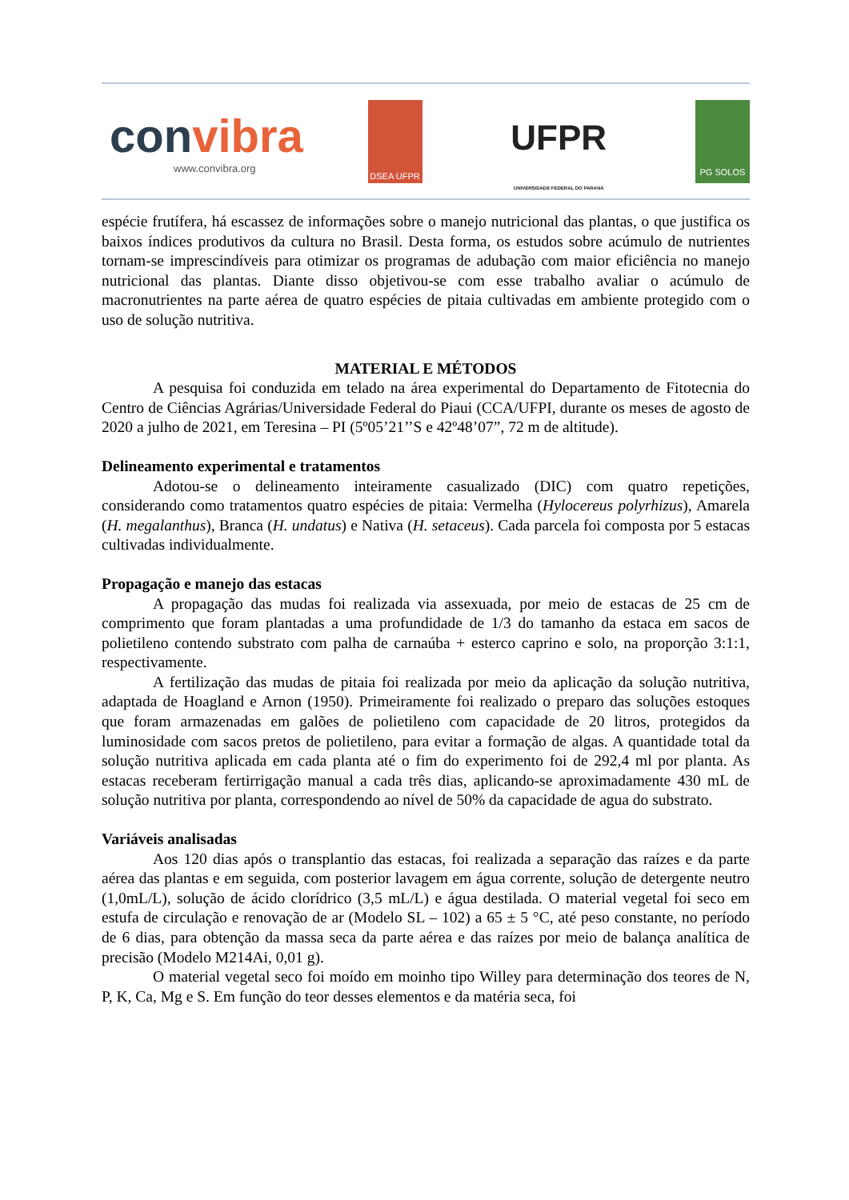convibra
www.convibra.org
DSEA UFPR
UFPR
UNIVERSIDADE FEDERAL DO PARANÁ
PG SOLOS
espécie frutífera, há escassez de informações sobre o manejo nutricional das plantas, o que justifica os baixos índices produtivos da cultura no Brasil. Desta forma, os estudos sobre acúmulo de nutrientes tornam-se imprescindíveis para otimizar os programas de adubação com maior eficiência no manejo nutricional das plantas. Diante disso objetivou-se com esse trabalho avaliar o acúmulo de macronutrientes na parte aérea de quatro espécies de pitaia cultivadas em ambiente protegido com o uso de solução nutritiva.
MATERIAL E MÉTODOS
A pesquisa foi conduzida em telado na área experimental do Departamento de Fitotecnia do Centro de Ciências Agrárias/Universidade Federal do Piaui (CCA/UFPI, durante os meses de agosto de 2020 a julho de 2021, em Teresina – PI (5º05’21’’S e 42º48’07”, 72 m de altitude).
Delineamento experimental e tratamentos
Adotou-se o delineamento inteiramente casualizado (DIC) com quatro repetições, considerando como tratamentos quatro espécies de pitaia: Vermelha (Hylocereus polyrhizus), Amarela (H. megalanthus), Branca (H. undatus) e Nativa (H. setaceus). Cada parcela foi composta por 5 estacas cultivadas individualmente.
Propagação e manejo das estacas
A propagação das mudas foi realizada via assexuada, por meio de estacas de 25 cm de comprimento que foram plantadas a uma profundidade de 1/3 do tamanho da estaca em sacos de polietileno contendo substrato com palha de carnaúba + esterco caprino e solo, na proporção 3:1:1, respectivamente.
A fertilização das mudas de pitaia foi realizada por meio da aplicação da solução nutritiva, adaptada de Hoagland e Arnon (1950). Primeiramente foi realizado o preparo das soluções estoques que foram armazenadas em galões de polietileno com capacidade de 20 litros, protegidos da luminosidade com sacos pretos de polietileno, para evitar a formação de algas. A quantidade total da solução nutritiva aplicada em cada planta até o fim do experimento foi de 292,4 ml por planta. As estacas receberam fertirrigação manual a cada três dias, aplicando-se aproximadamente 430 mL de solução nutritiva por planta, correspondendo ao nível de 50% da capacidade de agua do substrato.
Variáveis analisadas
Aos 120 dias após o transplantio das estacas, foi realizada a separação das raízes e da parte aérea das plantas e em seguida, com posterior lavagem em água corrente, solução de detergente neutro (1,0mL/L), solução de ácido clorídrico (3,5 mL/L) e água destilada. O material vegetal foi seco em estufa de circulação e renovação de ar (Modelo SL – 102) a 65 ± 5 °C, até peso constante, no período de 6 dias, para obtenção da massa seca da parte aérea e das raízes por meio de balança analítica de precisão (Modelo M214Ai, 0,01 g).
O material vegetal seco foi moído em moinho tipo Willey para determinação dos teores de N, P, K, Ca, Mg e S. Em função do teor desses elementos e da matéria seca, foi